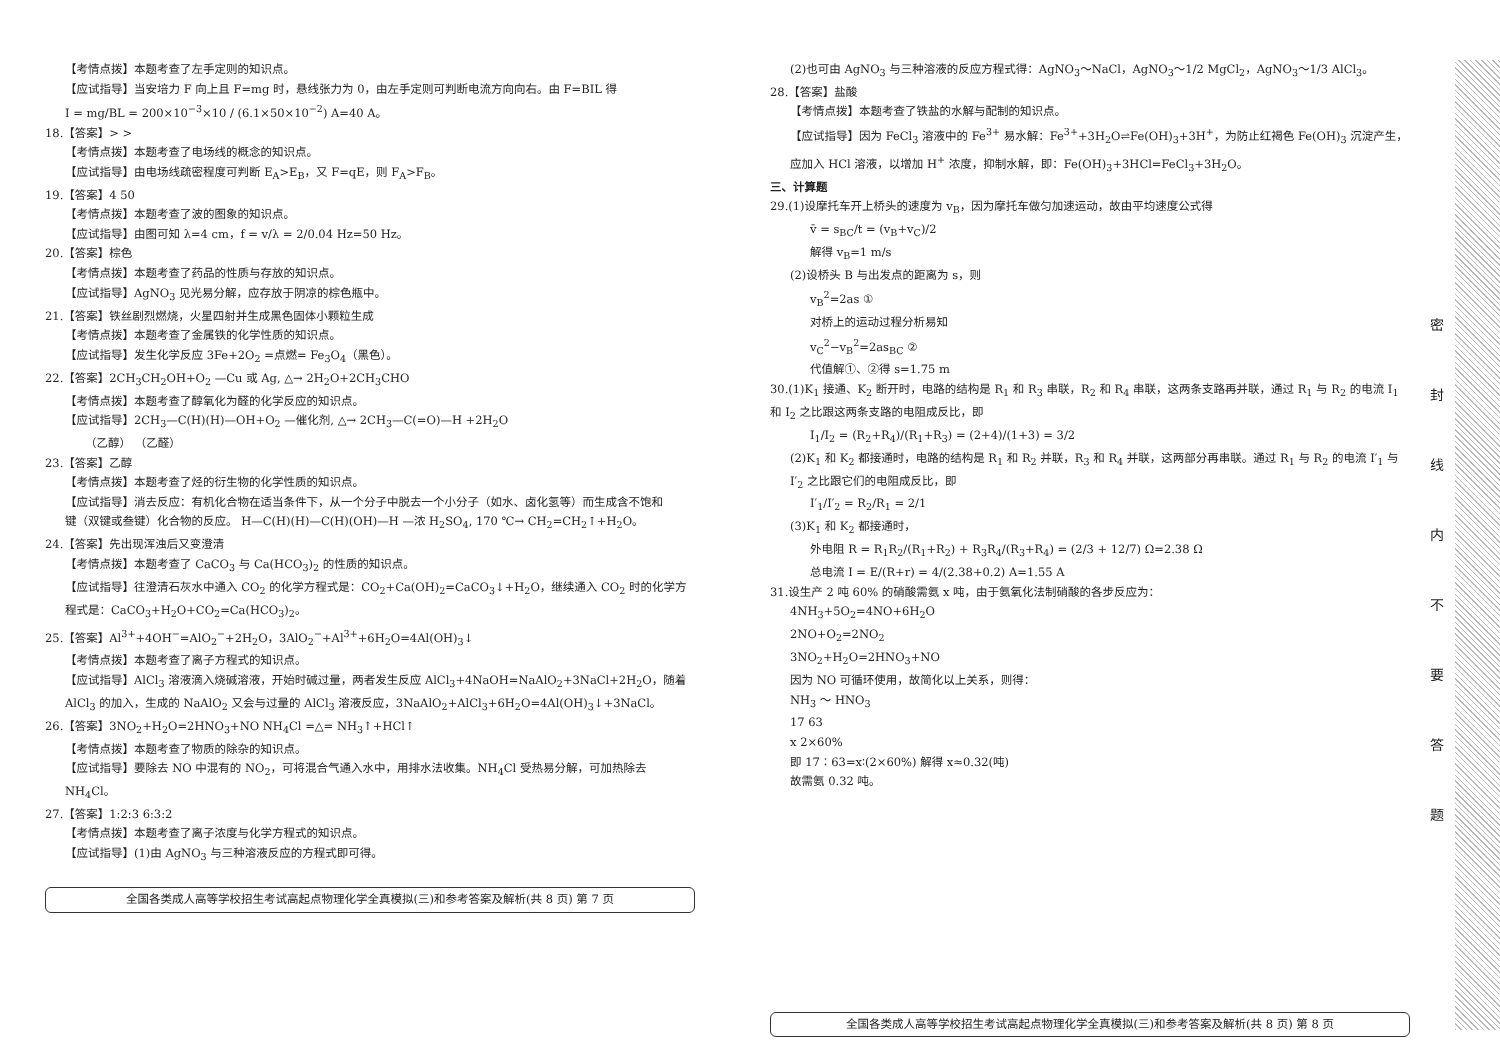【考情点拨】本题考查了左手定则的知识点。
【应试指导】当安培力 F 向上且 F=mg 时，悬线张力为 0，由左手定则可判断电流方向向右。由 F=BIL 得
I = mg/BL = 200×10<sup>−3</sup>×10 / (6.1×50×10<sup>−2</sup>) A=40 A。
18.【答案】> >
【考情点拨】本题考查了电场线的概念的知识点。
【应试指导】由电场线疏密程度可判断 E<sub>A</sub>>E<sub>B</sub>，又 F=qE，则 F<sub>A</sub>>F<sub>B</sub>。
19.【答案】4 50
【考情点拨】本题考查了波的图象的知识点。
【应试指导】由图可知 λ=4 cm，f = v/λ = 2/0.04 Hz=50 Hz。
20.【答案】棕色
【考情点拨】本题考查了药品的性质与存放的知识点。
【应试指导】AgNO<sub>3</sub> 见光易分解，应存放于阴凉的棕色瓶中。
21.【答案】铁丝剧烈燃烧，火星四射并生成黑色固体小颗粒生成
【考情点拨】本题考查了金属铁的化学性质的知识点。
【应试指导】发生化学反应 3Fe+2O<sub>2</sub> =点燃= Fe<sub>3</sub>O<sub>4</sub>（黑色）。
22.【答案】2CH<sub>3</sub>CH<sub>2</sub>OH+O<sub>2</sub> —Cu 或 Ag, △→ 2H<sub>2</sub>O+2CH<sub>3</sub>CHO
【考情点拨】本题考查了醇氧化为醛的化学反应的知识点。
【应试指导】2CH<sub>3</sub>—C(H)(H)—OH+O<sub>2</sub> —催化剂, △→ 2CH<sub>3</sub>—C(=O)—H +2H<sub>2</sub>O
（乙醇） （乙醛）
23.【答案】乙醇
【考情点拨】本题考查了烃的衍生物的化学性质的知识点。
【应试指导】消去反应：有机化合物在适当条件下，从一个分子中脱去一个小分子（如水、卤化氢等）而生成含不饱和
键（双键或叁键）化合物的反应。 H—C(H)(H)—C(H)(OH)—H —浓 H<sub>2</sub>SO<sub>4</sub>, 170 ℃→ CH<sub>2</sub>=CH<sub>2</sub>↑+H<sub>2</sub>O。
24.【答案】先出现浑浊后又变澄清
【考情点拨】本题考查了 CaCO<sub>3</sub> 与 Ca(HCO<sub>3</sub>)<sub>2</sub> 的性质的知识点。
【应试指导】往澄清石灰水中通入 CO<sub>2</sub> 的化学方程式是：CO<sub>2</sub>+Ca(OH)<sub>2</sub>=CaCO<sub>3</sub>↓+H<sub>2</sub>O，继续通入 CO<sub>2</sub> 时的化学方程式是：CaCO<sub>3</sub>+H<sub>2</sub>O+CO<sub>2</sub>=Ca(HCO<sub>3</sub>)<sub>2</sub>。
25.【答案】Al<sup>3+</sup>+4OH<sup>−</sup>=AlO<sub>2</sub><sup>−</sup>+2H<sub>2</sub>O，3AlO<sub>2</sub><sup>−</sup>+Al<sup>3+</sup>+6H<sub>2</sub>O=4Al(OH)<sub>3</sub>↓
【考情点拨】本题考查了离子方程式的知识点。
【应试指导】AlCl<sub>3</sub> 溶液滴入烧碱溶液，开始时碱过量，两者发生反应 AlCl<sub>3</sub>+4NaOH=NaAlO<sub>2</sub>+3NaCl+2H<sub>2</sub>O，随着 AlCl<sub>3</sub> 的加入，生成的 NaAlO<sub>2</sub> 又会与过量的 AlCl<sub>3</sub> 溶液反应，3NaAlO<sub>2</sub>+AlCl<sub>3</sub>+6H<sub>2</sub>O=4Al(OH)<sub>3</sub>↓+3NaCl。
26.【答案】3NO<sub>2</sub>+H<sub>2</sub>O=2HNO<sub>3</sub>+NO NH<sub>4</sub>Cl =△= NH<sub>3</sub>↑+HCl↑
【考情点拨】本题考查了物质的除杂的知识点。
【应试指导】要除去 NO 中混有的 NO<sub>2</sub>，可将混合气通入水中，用排水法收集。NH<sub>4</sub>Cl 受热易分解，可加热除去 NH<sub>4</sub>Cl。
27.【答案】1:2:3 6:3:2
【考情点拨】本题考查了离子浓度与化学方程式的知识点。
【应试指导】(1)由 AgNO<sub>3</sub> 与三种溶液反应的方程式即可得。
全国各类成人高等学校招生考试高起点物理化学全真模拟(三)和参考答案及解析(共 8 页) 第 7 页
(2)也可由 AgNO<sub>3</sub> 与三种溶液的反应方程式得：AgNO<sub>3</sub>～NaCl，AgNO<sub>3</sub>～1/2 MgCl<sub>2</sub>，AgNO<sub>3</sub>～1/3 AlCl<sub>3</sub>。
28.【答案】盐酸
【考情点拨】本题考查了铁盐的水解与配制的知识点。
【应试指导】因为 FeCl<sub>3</sub> 溶液中的 Fe<sup>3+</sup> 易水解：Fe<sup>3+</sup>+3H<sub>2</sub>O⇌Fe(OH)<sub>3</sub>+3H<sup>+</sup>，为防止红褐色 Fe(OH)<sub>3</sub> 沉淀产生，应加入 HCl 溶液，以增加 H<sup>+</sup> 浓度，抑制水解，即：Fe(OH)<sub>3</sub>+3HCl=FeCl<sub>3</sub>+3H<sub>2</sub>O。
三、计算题
29.(1)设摩托车开上桥头的速度为 v<sub>B</sub>，因为摩托车做匀加速运动，故由平均速度公式得
v̄ = s<sub>BC</sub>/t = (v<sub>B</sub>+v<sub>C</sub>)/2
解得 v<sub>B</sub>=1 m/s
(2)设桥头 B 与出发点的距离为 s，则
v<sub>B</sub><sup>2</sup>=2as ①
对桥上的运动过程分析易知
v<sub>C</sub><sup>2</sup>−v<sub>B</sub><sup>2</sup>=2as<sub>BC</sub> ②
代值解①、②得 s=1.75 m
30.(1)K<sub>1</sub> 接通、K<sub>2</sub> 断开时，电路的结构是 R<sub>1</sub> 和 R<sub>3</sub> 串联，R<sub>2</sub> 和 R<sub>4</sub> 串联，这两条支路再并联，通过 R<sub>1</sub> 与 R<sub>2</sub> 的电流 I<sub>1</sub> 和 I<sub>2</sub> 之比跟这两条支路的电阻成反比，即
I<sub>1</sub>/I<sub>2</sub> = (R<sub>2</sub>+R<sub>4</sub>)/(R<sub>1</sub>+R<sub>3</sub>) = (2+4)/(1+3) = 3/2
(2)K<sub>1</sub> 和 K<sub>2</sub> 都接通时，电路的结构是 R<sub>1</sub> 和 R<sub>2</sub> 并联，R<sub>3</sub> 和 R<sub>4</sub> 并联，这两部分再串联。通过 R<sub>1</sub> 与 R<sub>2</sub> 的电流 I′<sub>1</sub> 与 I′<sub>2</sub> 之比跟它们的电阻成反比，即
I′<sub>1</sub>/I′<sub>2</sub> = R<sub>2</sub>/R<sub>1</sub> = 2/1
(3)K<sub>1</sub> 和 K<sub>2</sub> 都接通时，
外电阻 R = R<sub>1</sub>R<sub>2</sub>/(R<sub>1</sub>+R<sub>2</sub>) + R<sub>3</sub>R<sub>4</sub>/(R<sub>3</sub>+R<sub>4</sub>) = (2/3 + 12/7) Ω=2.38 Ω
总电流 I = E/(R+r) = 4/(2.38+0.2) A=1.55 A
31.设生产 2 吨 60% 的硝酸需氨 x 吨，由于氨氧化法制硝酸的各步反应为：
4NH<sub>3</sub>+5O<sub>2</sub>=4NO+6H<sub>2</sub>O
2NO+O<sub>2</sub>=2NO<sub>2</sub>
3NO<sub>2</sub>+H<sub>2</sub>O=2HNO<sub>3</sub>+NO
因为 NO 可循环使用，故简化以上关系，则得：
NH<sub>3</sub> ～ HNO<sub>3</sub>
17 63
x 2×60%
即 17∶63=x∶(2×60%) 解得 x≈0.32(吨)
故需氨 0.32 吨。
全国各类成人高等学校招生考试高起点物理化学全真模拟(三)和参考答案及解析(共 8 页) 第 8 页
密 封 线 内 不 要 答 题